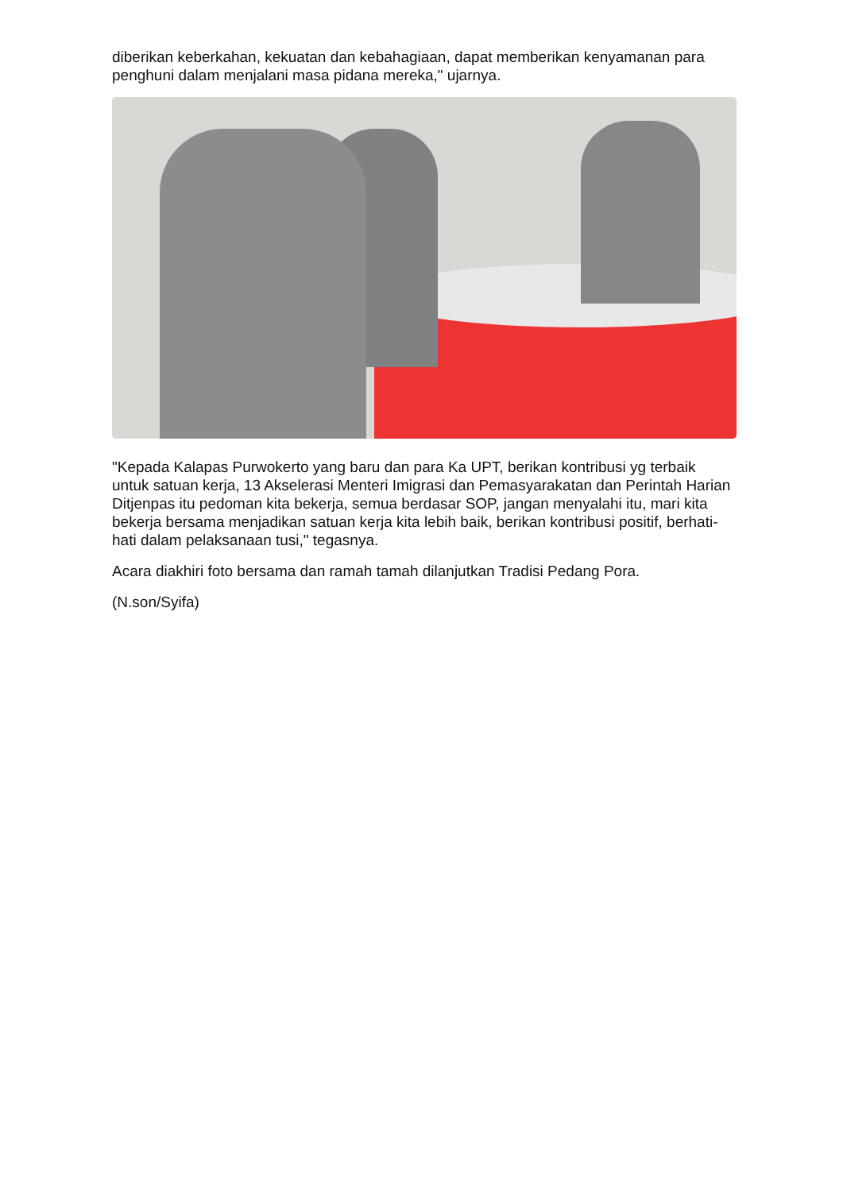diberikan keberkahan, kekuatan dan kebahagiaan, dapat memberikan kenyamanan para penghuni dalam menjalani masa pidana mereka," ujarnya.
"Kepada Kalapas Purwokerto yang baru dan para Ka UPT, berikan kontribusi yg terbaik untuk satuan kerja, 13 Akselerasi Menteri Imigrasi dan Pemasyarakatan dan Perintah Harian Ditjenpas itu pedoman kita bekerja, semua berdasar SOP, jangan menyalahi itu, mari kita bekerja bersama menjadikan satuan kerja kita lebih baik, berikan kontribusi positif, berhati-hati dalam pelaksanaan tusi," tegasnya.
Acara diakhiri foto bersama dan ramah tamah dilanjutkan Tradisi Pedang Pora.
(N.son/Syifa)